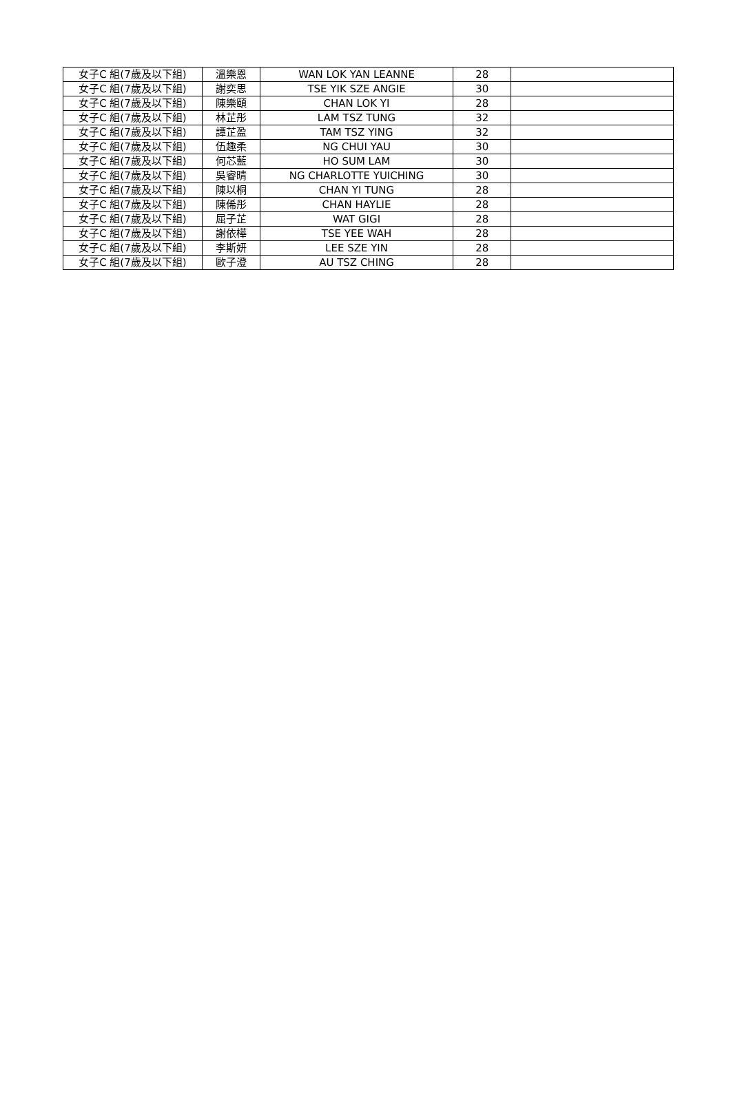| 女子C 組(7歲及以下組) | 溫樂恩 | WAN LOK YAN LEANNE | 28 | |
| 女子C 組(7歲及以下組) | 謝奕思 | TSE YIK SZE ANGIE | 30 | |
| 女子C 組(7歲及以下組) | 陳樂頤 | CHAN LOK YI | 28 | |
| 女子C 組(7歲及以下組) | 林芷彤 | LAM TSZ TUNG | 32 | |
| 女子C 組(7歲及以下組) | 譚芷盈 | TAM TSZ YING | 32 | |
| 女子C 組(7歲及以下組) | 伍趣柔 | NG CHUI YAU | 30 | |
| 女子C 組(7歲及以下組) | 何芯藍 | HO SUM LAM | 30 | |
| 女子C 組(7歲及以下組) | 吳睿晴 | NG CHARLOTTE YUICHING | 30 | |
| 女子C 組(7歲及以下組) | 陳以桐 | CHAN YI TUNG | 28 | |
| 女子C 組(7歲及以下組) | 陳俙彤 | CHAN HAYLIE | 28 | |
| 女子C 組(7歲及以下組) | 屈子芷 | WAT GIGI | 28 | |
| 女子C 組(7歲及以下組) | 謝依樺 | TSE YEE WAH | 28 | |
| 女子C 組(7歲及以下組) | 李斯妍 | LEE SZE YIN | 28 | |
| 女子C 組(7歲及以下組) | 歐子澄 | AU TSZ CHING | 28 | |